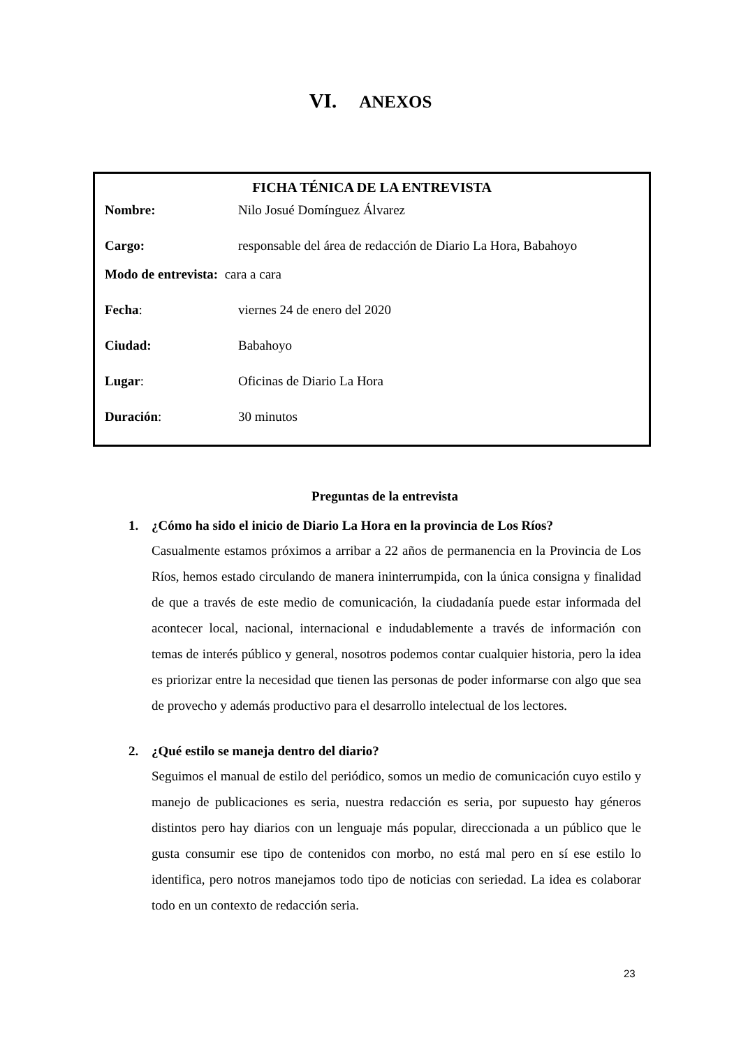VI. ANEXOS
FICHA TÉNICA DE LA ENTREVISTA
Nombre: Nilo Josué Domínguez Álvarez
Cargo: responsable del área de redacción de Diario La Hora, Babahoyo
Modo de entrevista: cara a cara
Fecha: viernes 24 de enero del 2020
Ciudad: Babahoyo
Lugar: Oficinas de Diario La Hora
Duración: 30 minutos
Preguntas de la entrevista
1. ¿Cómo ha sido el inicio de Diario La Hora en la provincia de Los Ríos?
Casualmente estamos próximos a arribar a 22 años de permanencia en la Provincia de Los Ríos, hemos estado circulando de manera ininterrumpida, con la única consigna y finalidad de que a través de este medio de comunicación, la ciudadanía puede estar informada del acontecer local, nacional, internacional e indudablemente a través de información con temas de interés público y general, nosotros podemos contar cualquier historia, pero la idea es priorizar entre la necesidad que tienen las personas de poder informarse con algo que sea de provecho y además productivo para el desarrollo intelectual de los lectores.
2. ¿Qué estilo se maneja dentro del diario?
Seguimos el manual de estilo del periódico, somos un medio de comunicación cuyo estilo y manejo de publicaciones es seria, nuestra redacción es seria, por supuesto hay géneros distintos pero hay diarios con un lenguaje más popular, direccionada a un público que le gusta consumir ese tipo de contenidos con morbo, no está mal pero en sí ese estilo lo identifica, pero notros manejamos todo tipo de noticias con seriedad. La idea es colaborar todo en un contexto de redacción seria.
23